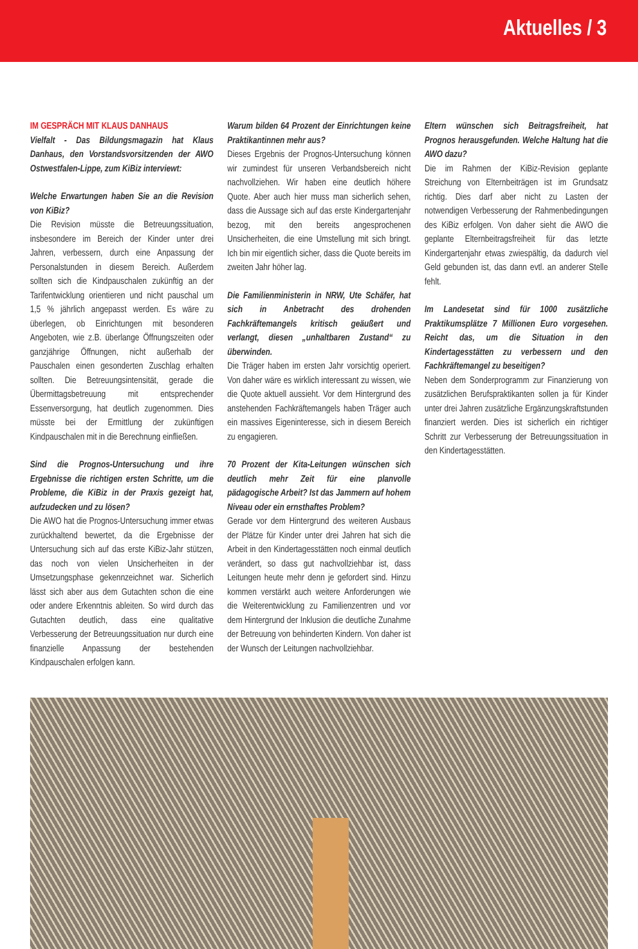Aktuelles / 3
IM GESPRÄCH MIT KLAUS DANHAUS
Vielfalt - Das Bildungsmagazin hat Klaus Danhaus, den Vorstandsvorsitzenden der AWO Ostwestfalen-Lippe, zum KiBiz interviewt:
Welche Erwartungen haben Sie an die Revision von KiBiz?
Die Revision müsste die Betreuungssituation, insbesondere im Bereich der Kinder unter drei Jahren, verbessern, durch eine Anpassung der Personalstunden in diesem Bereich. Außerdem sollten sich die Kindpauschalen zukünftig an der Tarifentwicklung orientieren und nicht pauschal um 1,5 % jährlich angepasst werden. Es wäre zu überlegen, ob Einrichtungen mit besonderen Angeboten, wie z.B. überlange Öffnungszeiten oder ganzjährige Öffnungen, nicht außerhalb der Pauschalen einen gesonderten Zuschlag erhalten sollten. Die Betreuungsintensität, gerade die Übermittagsbetreuung mit entsprechender Essenversorgung, hat deutlich zugenommen. Dies müsste bei der Ermittlung der zukünftigen Kindpauschalen mit in die Berechnung einfließen.
Sind die Prognos-Untersuchung und ihre Ergebnisse die richtigen ersten Schritte, um die Probleme, die KiBiz in der Praxis gezeigt hat, aufzudecken und zu lösen?
Die AWO hat die Prognos-Untersuchung immer etwas zurückhaltend bewertet, da die Ergebnisse der Untersuchung sich auf das erste KiBiz-Jahr stützen, das noch von vielen Unsicherheiten in der Umsetzungsphase gekennzeichnet war. Sicherlich lässt sich aber aus dem Gutachten schon die eine oder andere Erkenntnis ableiten. So wird durch das Gutachten deutlich, dass eine qualitative Verbesserung der Betreuungssituation nur durch eine finanzielle Anpassung der bestehenden Kindpauschalen erfolgen kann.
Warum bilden 64 Prozent der Einrichtungen keine Praktikantinnen mehr aus?
Dieses Ergebnis der Prognos-Untersuchung können wir zumindest für unseren Verbandsbereich nicht nachvollziehen. Wir haben eine deutlich höhere Quote. Aber auch hier muss man sicherlich sehen, dass die Aussage sich auf das erste Kindergartenjahr bezog, mit den bereits angesprochenen Unsicherheiten, die eine Umstellung mit sich bringt. Ich bin mir eigentlich sicher, dass die Quote bereits im zweiten Jahr höher lag.
Die Familienministerin in NRW, Ute Schäfer, hat sich in Anbetracht des drohenden Fachkräftemangels kritisch geäußert und verlangt, diesen „unhaltbaren Zustand“ zu überwinden.
Die Träger haben im ersten Jahr vorsichtig operiert. Von daher wäre es wirklich interessant zu wissen, wie die Quote aktuell aussieht. Vor dem Hintergrund des anstehenden Fachkräftemangels haben Träger auch ein massives Eigeninteresse, sich in diesem Bereich zu engagieren.
70 Prozent der Kita-Leitungen wünschen sich deutlich mehr Zeit für eine planvolle pädagogische Arbeit? Ist das Jammern auf hohem Niveau oder ein ernsthaftes Problem?
Gerade vor dem Hintergrund des weiteren Ausbaus der Plätze für Kinder unter drei Jahren hat sich die Arbeit in den Kindertagesstätten noch einmal deutlich verändert, so dass gut nachvollziehbar ist, dass Leitungen heute mehr denn je gefordert sind. Hinzu kommen verstärkt auch weitere Anforderungen wie die Weiterentwicklung zu Familienzentren und vor dem Hintergrund der Inklusion die deutliche Zunahme der Betreuung von behinderten Kindern. Von daher ist der Wunsch der Leitungen nachvollziehbar.
Eltern wünschen sich Beitragsfreiheit, hat Prognos herausgefunden. Welche Haltung hat die AWO dazu?
Die im Rahmen der KiBiz-Revision geplante Streichung von Elternbeiträgen ist im Grundsatz richtig. Dies darf aber nicht zu Lasten der notwendigen Verbesserung der Rahmenbedingungen des KiBiz erfolgen. Von daher sieht die AWO die geplante Elternbeitragsfreiheit für das letzte Kindergartenjahr etwas zwiespältig, da dadurch viel Geld gebunden ist, das dann evtl. an anderer Stelle fehlt.
Im Landesetat sind für 1000 zusätzliche Praktikumsplätze 7 Millionen Euro vorgesehen. Reicht das, um die Situation in den Kindertagesstätten zu verbessern und den Fachkräftemangel zu beseitigen?
Neben dem Sonderprogramm zur Finanzierung von zusätzlichen Berufspraktikanten sollen ja für Kinder unter drei Jahren zusätzliche Ergänzungskraftstunden finanziert werden. Dies ist sicherlich ein richtiger Schritt zur Verbesserung der Betreuungssituation in den Kindertagesstätten.